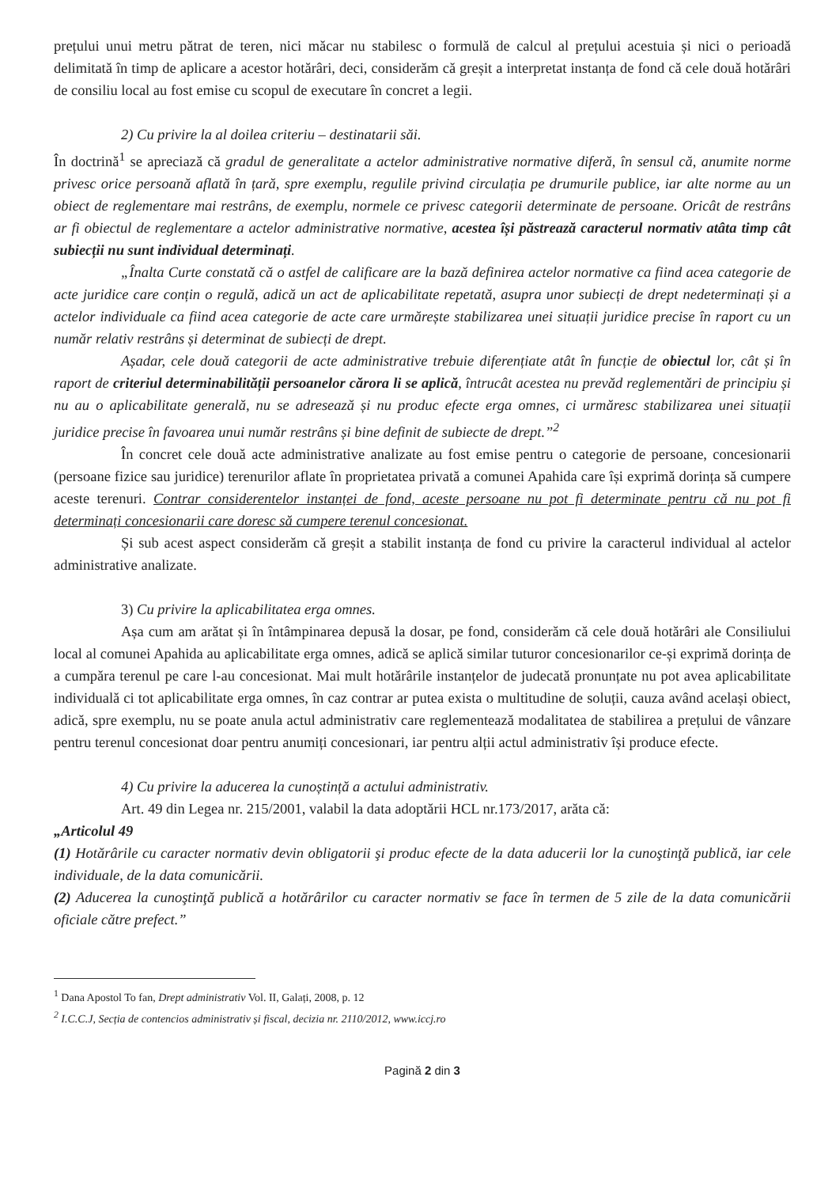prețului unui metru pătrat de teren, nici măcar nu stabilesc o formulă de calcul al prețului acestuia și nici o perioadă delimitată în timp de aplicare a acestor hotărâri, deci, considerăm că greșit a interpretat instanța de fond că cele două hotărâri de consiliu local au fost emise cu scopul de executare în concret a legii.
2) Cu privire la al doilea criteriu – destinatarii săi.
În doctrină<sup>1</sup> se apreciază că gradul de generalitate a actelor administrative normative diferă, în sensul că, anumite norme privesc orice persoană aflată în țară, spre exemplu, regulile privind circulația pe drumurile publice, iar alte norme au un obiect de reglementare mai restrâns, de exemplu, normele ce privesc categorii determinate de persoane. Oricât de restrâns ar fi obiectul de reglementare a actelor administrative normative, acestea își păstrează caracterul normativ atâta timp cât subiecții nu sunt individual determinați.
„Înalta Curte constată că o astfel de calificare are la bază definirea actelor normative ca fiind acea categorie de acte juridice care conțin o regulă, adică un act de aplicabilitate repetată, asupra unor subiecți de drept nedeterminați și a actelor individuale ca fiind acea categorie de acte care urmărește stabilizarea unei situații juridice precise în raport cu un număr relativ restrâns și determinat de subiecți de drept.
Așadar, cele două categorii de acte administrative trebuie diferențiate atât în funcție de obiectul lor, cât și în raport de criteriul determinabilității persoanelor cărora li se aplică, întrucât acestea nu prevăd reglementări de principiu și nu au o aplicabilitate generală, nu se adresează și nu produc efecte erga omnes, ci urmăresc stabilizarea unei situații juridice precise în favoarea unui număr restrâns și bine definit de subiecte de drept.”<sup>2</sup>
În concret cele două acte administrative analizate au fost emise pentru o categorie de persoane, concesionarii (persoane fizice sau juridice) terenurilor aflate în proprietatea privată a comunei Apahida care își exprimă dorința să cumpere aceste terenuri. Contrar considerentelor instanței de fond, aceste persoane nu pot fi determinate pentru că nu pot fi determinați concesionarii care doresc să cumpere terenul concesionat.
Și sub acest aspect considerăm că greșit a stabilit instanța de fond cu privire la caracterul individual al actelor administrative analizate.
3) Cu privire la aplicabilitatea erga omnes.
Așa cum am arătat și în întâmpinarea depusă la dosar, pe fond, considerăm că cele două hotărâri ale Consiliului local al comunei Apahida au aplicabilitate erga omnes, adică se aplică similar tuturor concesionarilor ce-și exprimă dorința de a cumpăra terenul pe care l-au concesionat. Mai mult hotărârile instanțelor de judecată pronunțate nu pot avea aplicabilitate individuală ci tot aplicabilitate erga omnes, în caz contrar ar putea exista o multitudine de soluții, cauza având același obiect, adică, spre exemplu, nu se poate anula actul administrativ care reglementează modalitatea de stabilirea a prețului de vânzare pentru terenul concesionat doar pentru anumiți concesionari, iar pentru alții actul administrativ își produce efecte.
4) Cu privire la aducerea la cunoștință a actului administrativ.
Art. 49 din Legea nr. 215/2001, valabil la data adoptării HCL nr.173/2017, arăta că:
„Articolul 49
(1) Hotărârile cu caracter normativ devin obligatorii şi produc efecte de la data aducerii lor la cunoştinţă publică, iar cele individuale, de la data comunicării.
(2) Aducerea la cunoştinţă publică a hotărârilor cu caracter normativ se face în termen de 5 zile de la data comunicării oficiale către prefect.”
<sup>1</sup> Dana Apostol To fan, Drept administrativ Vol. II, Galați, 2008, p. 12
<sup>2</sup> I.C.C.J, Secția de contencios administrativ și fiscal, decizia nr. 2110/2012, www.iccj.ro
Pagină 2 din 3